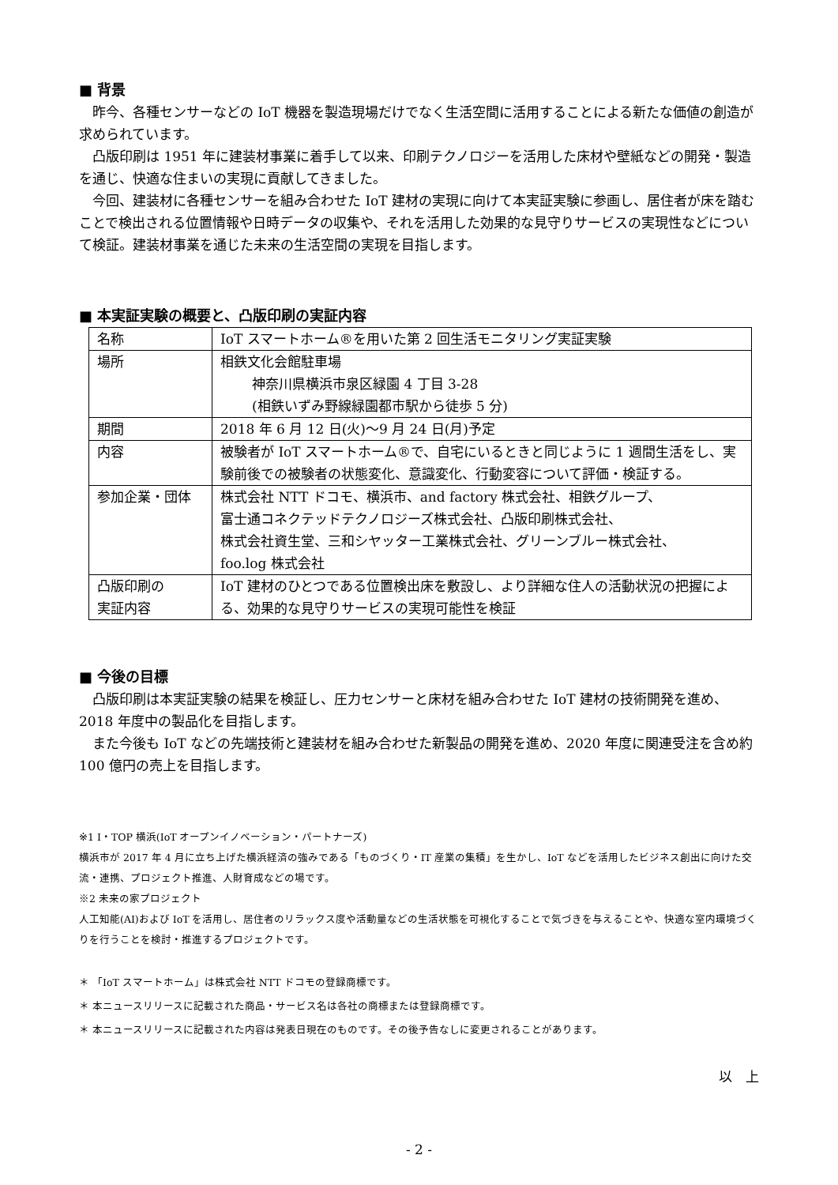■ 背景
昨今、各種センサーなどの IoT 機器を製造現場だけでなく生活空間に活用することによる新たな価値の創造が求められています。
凸版印刷は 1951 年に建装材事業に着手して以来、印刷テクノロジーを活用した床材や壁紙などの開発・製造を通じ、快適な住まいの実現に貢献してきました。
今回、建装材に各種センサーを組み合わせた IoT 建材の実現に向けて本実証実験に参画し、居住者が床を踏むことで検出される位置情報や日時データの収集や、それを活用した効果的な見守りサービスの実現性などについて検証。建装材事業を通じた未来の生活空間の実現を目指します。
■ 本実証実験の概要と、凸版印刷の実証内容
| 名称 | IoT スマートホーム®を用いた第 2 回生活モニタリング実証実験 |
| 場所 | 相鉄文化会館駐車場 神奈川県横浜市泉区緑園 4 丁目 3-28 (相鉄いずみ野線緑園都市駅から徒歩 5 分) |
| 期間 | 2018 年 6 月 12 日(火)～9 月 24 日(月)予定 |
| 内容 | 被験者が IoT スマートホーム®で、自宅にいるときと同じように 1 週間生活をし、実験前後での被験者の状態変化、意識変化、行動変容について評価・検証する。 |
| 参加企業・団体 | 株式会社 NTT ドコモ、横浜市、and factory 株式会社、相鉄グループ、 富士通コネクテッドテクノロジーズ株式会社、凸版印刷株式会社、 株式会社資生堂、三和シヤッター工業株式会社、グリーンブルー株式会社、 foo.log 株式会社 |
| 凸版印刷の 実証内容 | IoT 建材のひとつである位置検出床を敷設し、より詳細な住人の活動状況の把握による、効果的な見守りサービスの実現可能性を検証 |
■ 今後の目標
凸版印刷は本実証実験の結果を検証し、圧力センサーと床材を組み合わせた IoT 建材の技術開発を進め、2018 年度中の製品化を目指します。
また今後も IoT などの先端技術と建装材を組み合わせた新製品の開発を進め、2020 年度に関連受注を含め約 100 億円の売上を目指します。
※1 I・TOP 横浜(IoT オープンイノベーション・パートナーズ)
横浜市が 2017 年 4 月に立ち上げた横浜経済の強みである「ものづくり・IT 産業の集積」を生かし、IoT などを活用したビジネス創出に向けた交流・連携、プロジェクト推進、人財育成などの場です。
※2 未来の家プロジェクト
人工知能(AI)および IoT を活用し、居住者のリラックス度や活動量などの生活状態を可視化することで気づきを与えることや、快適な室内環境づくりを行うことを検討・推進するプロジェクトです。
＊ 「IoT スマートホーム」は株式会社 NTT ドコモの登録商標です。
＊ 本ニュースリリースに記載された商品・サービス名は各社の商標または登録商標です。
＊ 本ニュースリリースに記載された内容は発表日現在のものです。その後予告なしに変更されることがあります。
以　上
- 2 -